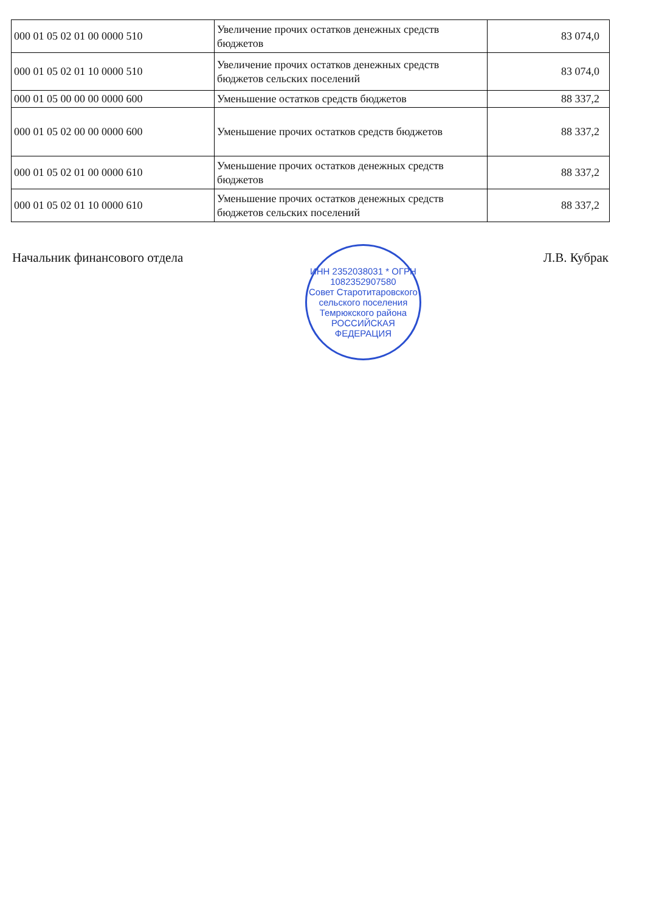| 000 01 05 02 01 00 0000 510 | Увеличение прочих остатков денежных средств бюджетов | 83 074,0 |
| 000 01 05 02 01 10 0000 510 | Увеличение прочих остатков денежных средств бюджетов сельских поселений | 83 074,0 |
| 000 01 05 00 00 00 0000 600 | Уменьшение остатков средств бюджетов | 88 337,2 |
| 000 01 05 02 00 00 0000 600 | Уменьшение прочих остатков средств бюджетов | 88 337,2 |
| 000 01 05 02 01 00 0000 610 | Уменьшение прочих остатков денежных средств бюджетов | 88 337,2 |
| 000 01 05 02 01 10 0000 610 | Уменьшение прочих остатков денежных средств бюджетов сельских поселений | 88 337,2 |
Начальник финансового отдела
ИНН 2352038031 * ОГРН 1082352907580
Совет Старотитаровского сельского поселения Темрюкского района
РОССИЙСКАЯ ФЕДЕРАЦИЯ
Л.В. Кубрак